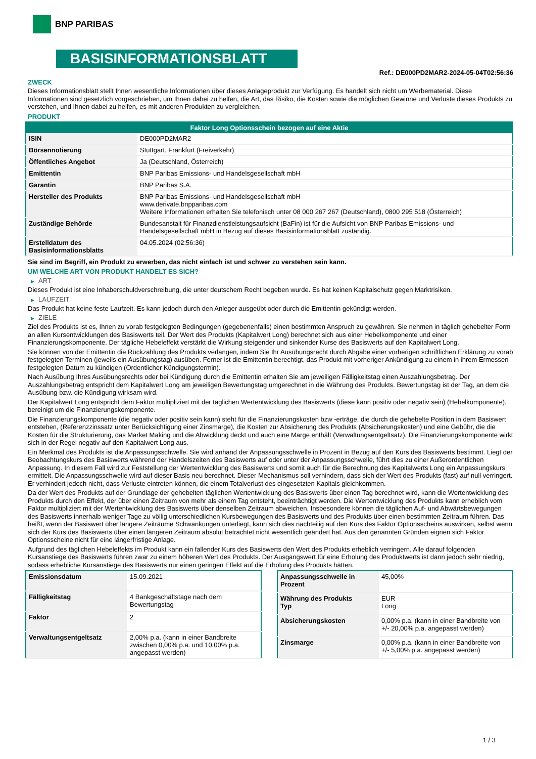BNP PARIBAS
BASISINFORMATIONSBLATT
Ref.: DE000PD2MAR2-2024-05-04T02:56:36
ZWECK
Dieses Informationsblatt stellt Ihnen wesentliche Informationen über dieses Anlageprodukt zur Verfügung. Es handelt sich nicht um Werbematerial. Diese Informationen sind gesetzlich vorgeschrieben, um Ihnen dabei zu helfen, die Art, das Risiko, die Kosten sowie die möglichen Gewinne und Verluste dieses Produkts zu verstehen, und Ihnen dabei zu helfen, es mit anderen Produkten zu vergleichen.
PRODUKT
| Faktor Long Optionsschein bezogen auf eine Aktie | |
| --- | --- |
| ISIN | DE000PD2MAR2 |
| Börsennotierung | Stuttgart, Frankfurt (Freiverkehr) |
| Öffentliches Angebot | Ja (Deutschland, Österreich) |
| Emittentin | BNP Paribas Emissions- und Handelsgesellschaft mbH |
| Garantin | BNP Paribas S.A. |
| Hersteller des Produkts | BNP Paribas Emissions- und Handelsgesellschaft mbH www.derivate.bnpparibas.com Weitere Informationen erhalten Sie telefonisch unter 08 000 267 267 (Deutschland), 0800 295 518 (Österreich) |
| Zuständige Behörde | Bundesanstalt für Finanzdienstleistungsaufsicht (BaFin) ist für die Aufsicht von BNP Paribas Emissions- und Handelsgesellschaft mbH in Bezug auf dieses Basisinformationsblatt zuständig. |
| Erstelldatum des Basisinformationsblatts | 04.05.2024 (02:56:36) |
Sie sind im Begriff, ein Produkt zu erwerben, das nicht einfach ist und schwer zu verstehen sein kann.
UM WELCHE ART VON PRODUKT HANDELT ES SICH?
▶ ART
Dieses Produkt ist eine Inhaberschuldverschreibung, die unter deutschem Recht begeben wurde. Es hat keinen Kapitalschutz gegen Marktrisiken.
▶ LAUFZEIT
Das Produkt hat keine feste Laufzeit. Es kann jedoch durch den Anleger ausgeübt oder durch die Emittentin gekündigt werden.
▶ ZIELE
Ziel des Produkts ist es, Ihnen zu vorab festgelegten Bedingungen (gegebenenfalls) einen bestimmten Anspruch zu gewähren. Sie nehmen in täglich gehebelter Form an allen Kursentwicklungen des Basiswerts teil. Der Wert des Produkts (Kapitalwert Long) berechnet sich aus einer Hebelkomponente und einer Finanzierungskomponente. Der tägliche Hebeleffekt verstärkt die Wirkung steigender und sinkender Kurse des Basiswerts auf den Kapitalwert Long.
Sie können von der Emittentin die Rückzahlung des Produkts verlangen, indem Sie Ihr Ausübungsrecht durch Abgabe einer vorherigen schriftlichen Erklärung zu vorab festgelegten Terminen (jeweils ein Ausübungstag) ausüben. Ferner ist die Emittentin berechtigt, das Produkt mit vorheriger Ankündigung zu einem in ihrem Ermessen festgelegten Datum zu kündigen (Ordentlicher Kündigungstermin).
Nach Ausübung Ihres Ausübungsrechts oder bei Kündigung durch die Emittentin erhalten Sie am jeweiligen Fälligkeitstag einen Auszahlungsbetrag. Der Auszahlungsbetrag entspricht dem Kapitalwert Long am jeweiligen Bewertungstag umgerechnet in die Währung des Produkts. Bewertungstag ist der Tag, an dem die Ausübung bzw. die Kündigung wirksam wird.
Der Kapitalwert Long entspricht dem Faktor multipliziert mit der täglichen Wertentwicklung des Basiswerts (diese kann positiv oder negativ sein) (Hebelkomponente), bereinigt um die Finanzierungskomponente.
Die Finanzierungskomponente (die negativ oder positiv sein kann) steht für die Finanzierungskosten bzw -erträge, die durch die gehebelte Position in dem Basiswert entstehen, (Referenzzinssatz unter Berücksichtigung einer Zinsmarge), die Kosten zur Absicherung des Produkts (Absicherungskosten) und eine Gebühr, die die Kosten für die Strukturierung, das Market Making und die Abwicklung deckt und auch eine Marge enthält (Verwaltungsentgeltsatz). Die Finanzierungskomponente wirkt sich in der Regel negativ auf den Kapitalwert Long aus.
Ein Merkmal des Produkts ist die Anpassungsschwelle. Sie wird anhand der Anpassungsschwelle in Prozent in Bezug auf den Kurs des Basiswerts bestimmt. Liegt der Beobachtungskurs des Basiswerts während der Handelszeiten des Basiswerts auf oder unter der Anpassungsschwelle, führt dies zu einer Außerordentlichen Anpassung. In diesem Fall wird zur Feststellung der Wertentwicklung des Basiswerts und somit auch für die Berechnung des Kapitalwerts Long ein Anpassungskurs ermittelt. Die Anpassungsschwelle wird auf dieser Basis neu berechnet. Dieser Mechanismus soll verhindern, dass sich der Wert des Produkts (fast) auf null verringert. Er verhindert jedoch nicht, dass Verluste eintreten können, die einem Totalverlust des eingesetzten Kapitals gleichkommen.
Da der Wert des Produkts auf der Grundlage der gehebelten täglichen Wertentwicklung des Basiswerts über einen Tag berechnet wird, kann die Wertentwicklung des Produkts durch den Effekt, der über einen Zeitraum von mehr als einem Tag entsteht, beeinträchtigt werden. Die Wertentwicklung des Produkts kann erheblich vom Faktor multipliziert mit der Wertentwicklung des Basiswerts über denselben Zeitraum abweichen. Insbesondere können die täglichen Auf- und Abwärtsbewegungen des Basiswerts innerhalb weniger Tage zu völlig unterschiedlichen Kursbewegungen des Basiswerts und des Produkts über einen bestimmten Zeitraum führen. Das heißt, wenn der Basiswert über längere Zeiträume Schwankungen unterliegt, kann sich dies nachteilig auf den Kurs des Faktor Optionsscheins auswirken, selbst wenn sich der Kurs des Basiswerts über einen längeren Zeitraum absolut betrachtet nicht wesentlich geändert hat. Aus den genannten Gründen eignen sich Faktor Optionsscheine nicht für eine längerfristige Anlage.
Aufgrund des täglichen Hebeleffekts im Produkt kann ein fallender Kurs des Basiswerts den Wert des Produkts erheblich verringern. Alle darauf folgenden Kursanstiege des Basiswerts führen zwar zu einem höheren Wert des Produkts. Der Ausgangswert für eine Erholung des Produktwerts ist dann jedoch sehr niedrig, sodass erhebliche Kursanstiege des Basiswerts nur einen geringen Effekt auf die Erholung des Produkts hätten.
| Emissionsdatum | 15.09.2021 |
| Fälligkeitstag | 4 Bankgeschäftstage nach dem Bewertungstag |
| Faktor | 2 |
| Verwaltungsentgeltsatz | 2,00% p.a. (kann in einer Bandbreite zwischen 0,00% p.a. und 10,00% p.a. angepasst werden) |
| Anpassungsschwelle in Prozent | 45,00% |
| Währung des Produkts Typ | EUR Long |
| Absicherungskosten | 0,00% p.a. (kann in einer Bandbreite von +/- 20,00% p.a. angepasst werden) |
| Zinsmarge | 0,00% p.a. (kann in einer Bandbreite von +/- 5,00% p.a. angepasst werden) |
1 / 3